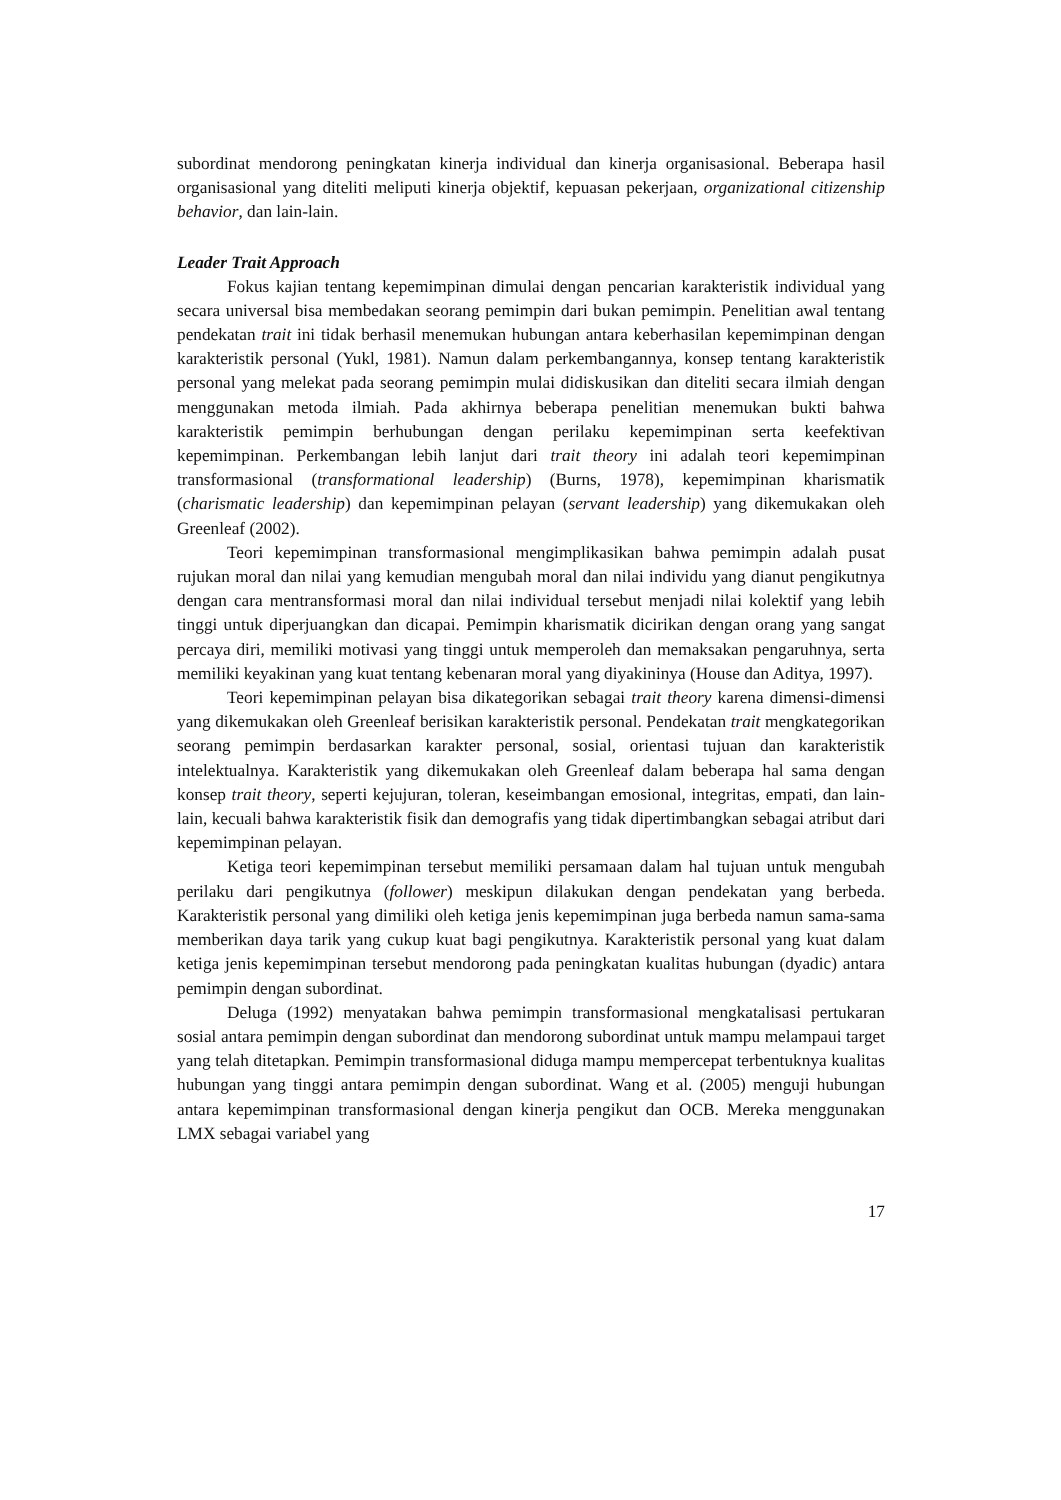subordinat mendorong peningkatan kinerja individual dan kinerja organisasional. Beberapa hasil organisasional yang diteliti meliputi kinerja objektif, kepuasan pekerjaan, organizational citizenship behavior, dan lain-lain.
Leader Trait Approach
Fokus kajian tentang kepemimpinan dimulai dengan pencarian karakteristik individual yang secara universal bisa membedakan seorang pemimpin dari bukan pemimpin. Penelitian awal tentang pendekatan trait ini tidak berhasil menemukan hubungan antara keberhasilan kepemimpinan dengan karakteristik personal (Yukl, 1981). Namun dalam perkembangannya, konsep tentang karakteristik personal yang melekat pada seorang pemimpin mulai didiskusikan dan diteliti secara ilmiah dengan menggunakan metoda ilmiah. Pada akhirnya beberapa penelitian menemukan bukti bahwa karakteristik pemimpin berhubungan dengan perilaku kepemimpinan serta keefektivan kepemimpinan. Perkembangan lebih lanjut dari trait theory ini adalah teori kepemimpinan transformasional (transformational leadership) (Burns, 1978), kepemimpinan kharismatik (charismatic leadership) dan kepemimpinan pelayan (servant leadership) yang dikemukakan oleh Greenleaf (2002).
Teori kepemimpinan transformasional mengimplikasikan bahwa pemimpin adalah pusat rujukan moral dan nilai yang kemudian mengubah moral dan nilai individu yang dianut pengikutnya dengan cara mentransformasi moral dan nilai individual tersebut menjadi nilai kolektif yang lebih tinggi untuk diperjuangkan dan dicapai. Pemimpin kharismatik dicirikan dengan orang yang sangat percaya diri, memiliki motivasi yang tinggi untuk memperoleh dan memaksakan pengaruhnya, serta memiliki keyakinan yang kuat tentang kebenaran moral yang diyakininya (House dan Aditya, 1997).
Teori kepemimpinan pelayan bisa dikategorikan sebagai trait theory karena dimensi-dimensi yang dikemukakan oleh Greenleaf berisikan karakteristik personal. Pendekatan trait mengkategorikan seorang pemimpin berdasarkan karakter personal, sosial, orientasi tujuan dan karakteristik intelektualnya. Karakteristik yang dikemukakan oleh Greenleaf dalam beberapa hal sama dengan konsep trait theory, seperti kejujuran, toleran, keseimbangan emosional, integritas, empati, dan lain-lain, kecuali bahwa karakteristik fisik dan demografis yang tidak dipertimbangkan sebagai atribut dari kepemimpinan pelayan.
Ketiga teori kepemimpinan tersebut memiliki persamaan dalam hal tujuan untuk mengubah perilaku dari pengikutnya (follower) meskipun dilakukan dengan pendekatan yang berbeda. Karakteristik personal yang dimiliki oleh ketiga jenis kepemimpinan juga berbeda namun sama-sama memberikan daya tarik yang cukup kuat bagi pengikutnya. Karakteristik personal yang kuat dalam ketiga jenis kepemimpinan tersebut mendorong pada peningkatan kualitas hubungan (dyadic) antara pemimpin dengan subordinat.
Deluga (1992) menyatakan bahwa pemimpin transformasional mengkatalisasi pertukaran sosial antara pemimpin dengan subordinat dan mendorong subordinat untuk mampu melampaui target yang telah ditetapkan. Pemimpin transformasional diduga mampu mempercepat terbentuknya kualitas hubungan yang tinggi antara pemimpin dengan subordinat. Wang et al. (2005) menguji hubungan antara kepemimpinan transformasional dengan kinerja pengikut dan OCB. Mereka menggunakan LMX sebagai variabel yang
17